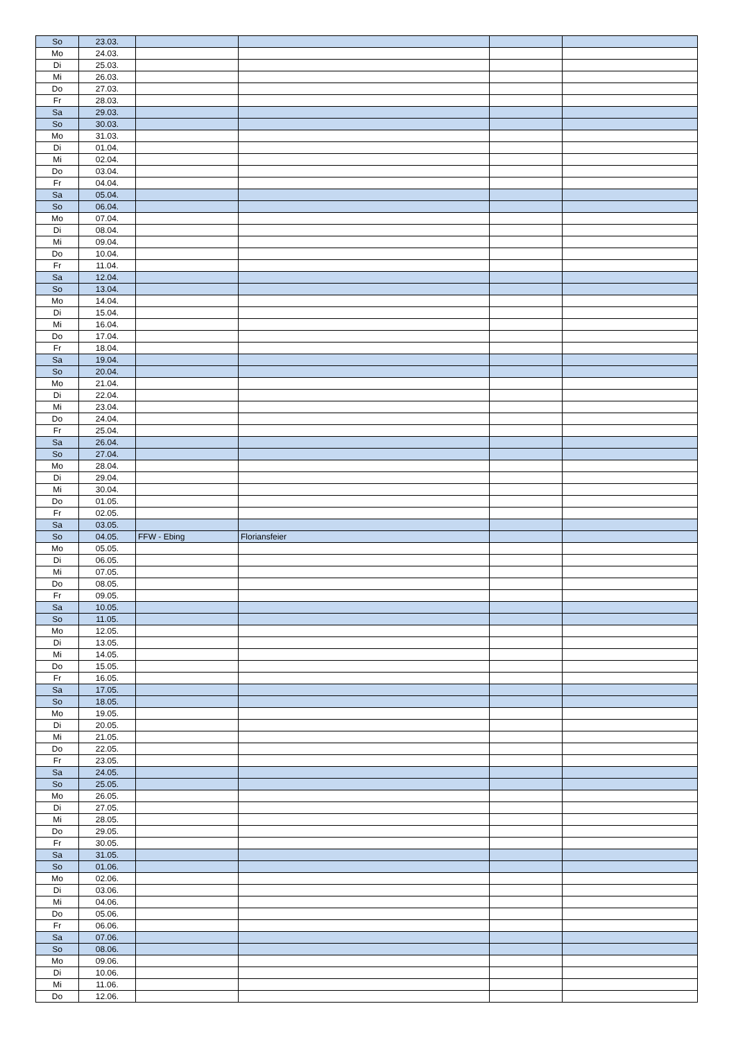| So | 23.03. | | | | |
| Mo | 24.03. | | | | |
| Di | 25.03. | | | | |
| Mi | 26.03. | | | | |
| Do | 27.03. | | | | |
| Fr | 28.03. | | | | |
| Sa | 29.03. | | | | |
| So | 30.03. | | | | |
| Mo | 31.03. | | | | |
| Di | 01.04. | | | | |
| Mi | 02.04. | | | | |
| Do | 03.04. | | | | |
| Fr | 04.04. | | | | |
| Sa | 05.04. | | | | |
| So | 06.04. | | | | |
| Mo | 07.04. | | | | |
| Di | 08.04. | | | | |
| Mi | 09.04. | | | | |
| Do | 10.04. | | | | |
| Fr | 11.04. | | | | |
| Sa | 12.04. | | | | |
| So | 13.04. | | | | |
| Mo | 14.04. | | | | |
| Di | 15.04. | | | | |
| Mi | 16.04. | | | | |
| Do | 17.04. | | | | |
| Fr | 18.04. | | | | |
| Sa | 19.04. | | | | |
| So | 20.04. | | | | |
| Mo | 21.04. | | | | |
| Di | 22.04. | | | | |
| Mi | 23.04. | | | | |
| Do | 24.04. | | | | |
| Fr | 25.04. | | | | |
| Sa | 26.04. | | | | |
| So | 27.04. | | | | |
| Mo | 28.04. | | | | |
| Di | 29.04. | | | | |
| Mi | 30.04. | | | | |
| Do | 01.05. | | | | |
| Fr | 02.05. | | | | |
| Sa | 03.05. | | | | |
| So | 04.05. | FFW - Ebing | Floriansfeier | | |
| Mo | 05.05. | | | | |
| Di | 06.05. | | | | |
| Mi | 07.05. | | | | |
| Do | 08.05. | | | | |
| Fr | 09.05. | | | | |
| Sa | 10.05. | | | | |
| So | 11.05. | | | | |
| Mo | 12.05. | | | | |
| Di | 13.05. | | | | |
| Mi | 14.05. | | | | |
| Do | 15.05. | | | | |
| Fr | 16.05. | | | | |
| Sa | 17.05. | | | | |
| So | 18.05. | | | | |
| Mo | 19.05. | | | | |
| Di | 20.05. | | | | |
| Mi | 21.05. | | | | |
| Do | 22.05. | | | | |
| Fr | 23.05. | | | | |
| Sa | 24.05. | | | | |
| So | 25.05. | | | | |
| Mo | 26.05. | | | | |
| Di | 27.05. | | | | |
| Mi | 28.05. | | | | |
| Do | 29.05. | | | | |
| Fr | 30.05. | | | | |
| Sa | 31.05. | | | | |
| So | 01.06. | | | | |
| Mo | 02.06. | | | | |
| Di | 03.06. | | | | |
| Mi | 04.06. | | | | |
| Do | 05.06. | | | | |
| Fr | 06.06. | | | | |
| Sa | 07.06. | | | | |
| So | 08.06. | | | | |
| Mo | 09.06. | | | | |
| Di | 10.06. | | | | |
| Mi | 11.06. | | | | |
| Do | 12.06. | | | | |